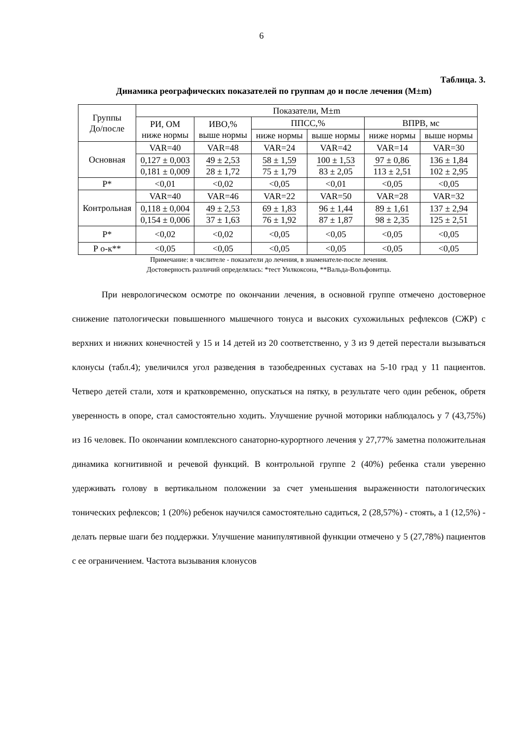6
Таблица. 3.
Динамика реографических показателей по группам до и после лечения (M±m)
| Группы До/после | Показатели, M±m | | | | | |
| | РИ, ОМ ниже нормы | ИВО,% выше нормы | ППСС,% | | ВПРВ, мс | |
| | | | ниже нормы | выше нормы | ниже нормы | выше нормы |
| Основная | VAR=40 | VAR=48 | VAR=24 | VAR=42 | VAR=14 | VAR=30 |
| | 0,127 ± 0,003 0,181 ± 0,009 | 49 ± 2,53 28 ± 1,72 | 58 ± 1,59 75 ± 1,79 | 100 ± 1,53 83 ± 2,05 | 97 ± 0,86 113 ± 2,51 | 136 ± 1,84 102 ± 2,95 |
| Р* | <0,01 | <0,02 | <0,05 | <0,01 | <0,05 | <0,05 |
| Контрольная | VAR=40 | VAR=46 | VAR=22 | VAR=50 | VAR=28 | VAR=32 |
| | 0,118 ± 0,004 0,154 ± 0,006 | 49 ± 2,53 37 ± 1,63 | 69 ± 1,83 76 ± 1,92 | 96 ± 1,44 87 ± 1,87 | 89 ± 1,61 98 ± 2,35 | 137 ± 2,94 125 ± 2,51 |
| Р* | <0,02 | <0,02 | <0,05 | <0,05 | <0,05 | <0,05 |
| Р о-к** | <0,05 | <0,05 | <0,05 | <0,05 | <0,05 | <0,05 |
Примечание: в числителе - показатели до лечения, в знаменателе-после лечения.
Достоверность различий определялась: *тест Уилкоксона, **Вальда-Вольфовитца.
При неврологическом осмотре по окончании лечения, в основной группе отмечено достоверное снижение патологически повышенного мышечного тонуса и высоких сухожильных рефлексов (СЖР) с верхних и нижних конечностей у 15 и 14 детей из 20 соответственно, у 3 из 9 детей перестали вызываться клонусы (табл.4); увеличился угол разведения в тазобедренных суставах на 5-10 град у 11 пациентов. Четверо детей стали, хотя и кратковременно, опускаться на пятку, в результате чего один ребенок, обретя уверенность в опоре, стал самостоятельно ходить. Улучшение ручной моторики наблюдалось у 7 (43,75%) из 16 человек. По окончании комплексного санаторно-курортного лечения у 27,77% заметна положительная динамика когнитивной и речевой функций. В контрольной группе 2 (40%) ребенка стали уверенно удерживать голову в вертикальном положении за счет уменьшения выраженности патологических тонических рефлексов; 1 (20%) ребенок научился самостоятельно садиться, 2 (28,57%) - стоять, а 1 (12,5%) - делать первые шаги без поддержки. Улучшение манипулятивной функции отмечено у 5 (27,78%) пациентов с ее ограничением. Частота вызывания клонусов